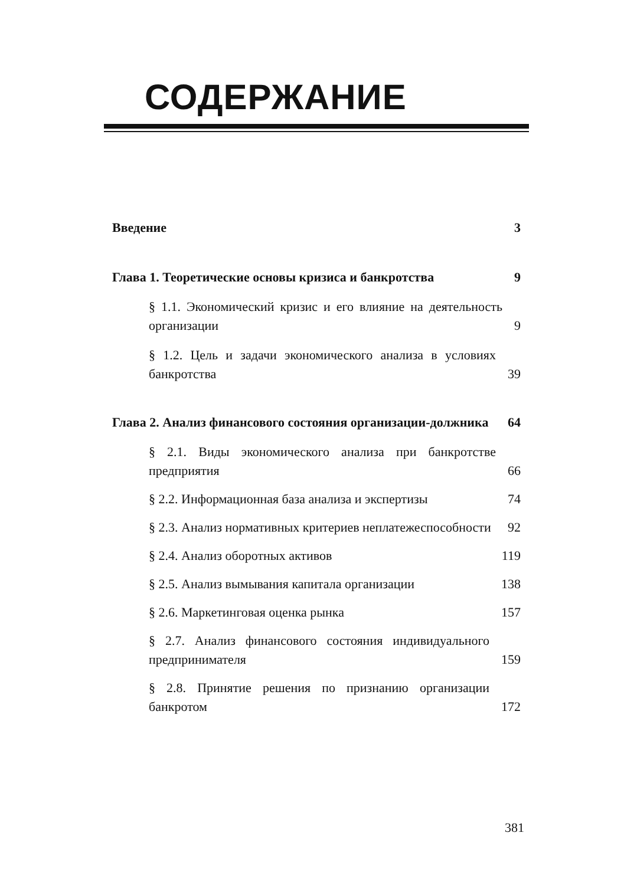СОДЕРЖАНИЕ
Введение 3
Глава 1. Теоретические основы кризиса и банкротства 9
§ 1.1. Экономический кризис и его влияние на деятельность организации 9
§ 1.2. Цель и задачи экономического анализа в условиях банкротства 39
Глава 2. Анализ финансового состояния организации-должника 64
§ 2.1. Виды экономического анализа при банкротстве предприятия 66
§ 2.2. Информационная база анализа и экспертизы 74
§ 2.3. Анализ нормативных критериев неплатежеспособности 92
§ 2.4. Анализ оборотных активов 119
§ 2.5. Анализ вымывания капитала организации 138
§ 2.6. Маркетинговая оценка рынка 157
§ 2.7. Анализ финансового состояния индивидуального предпринимателя 159
§ 2.8. Принятие решения по признанию организации банкротом 172
381